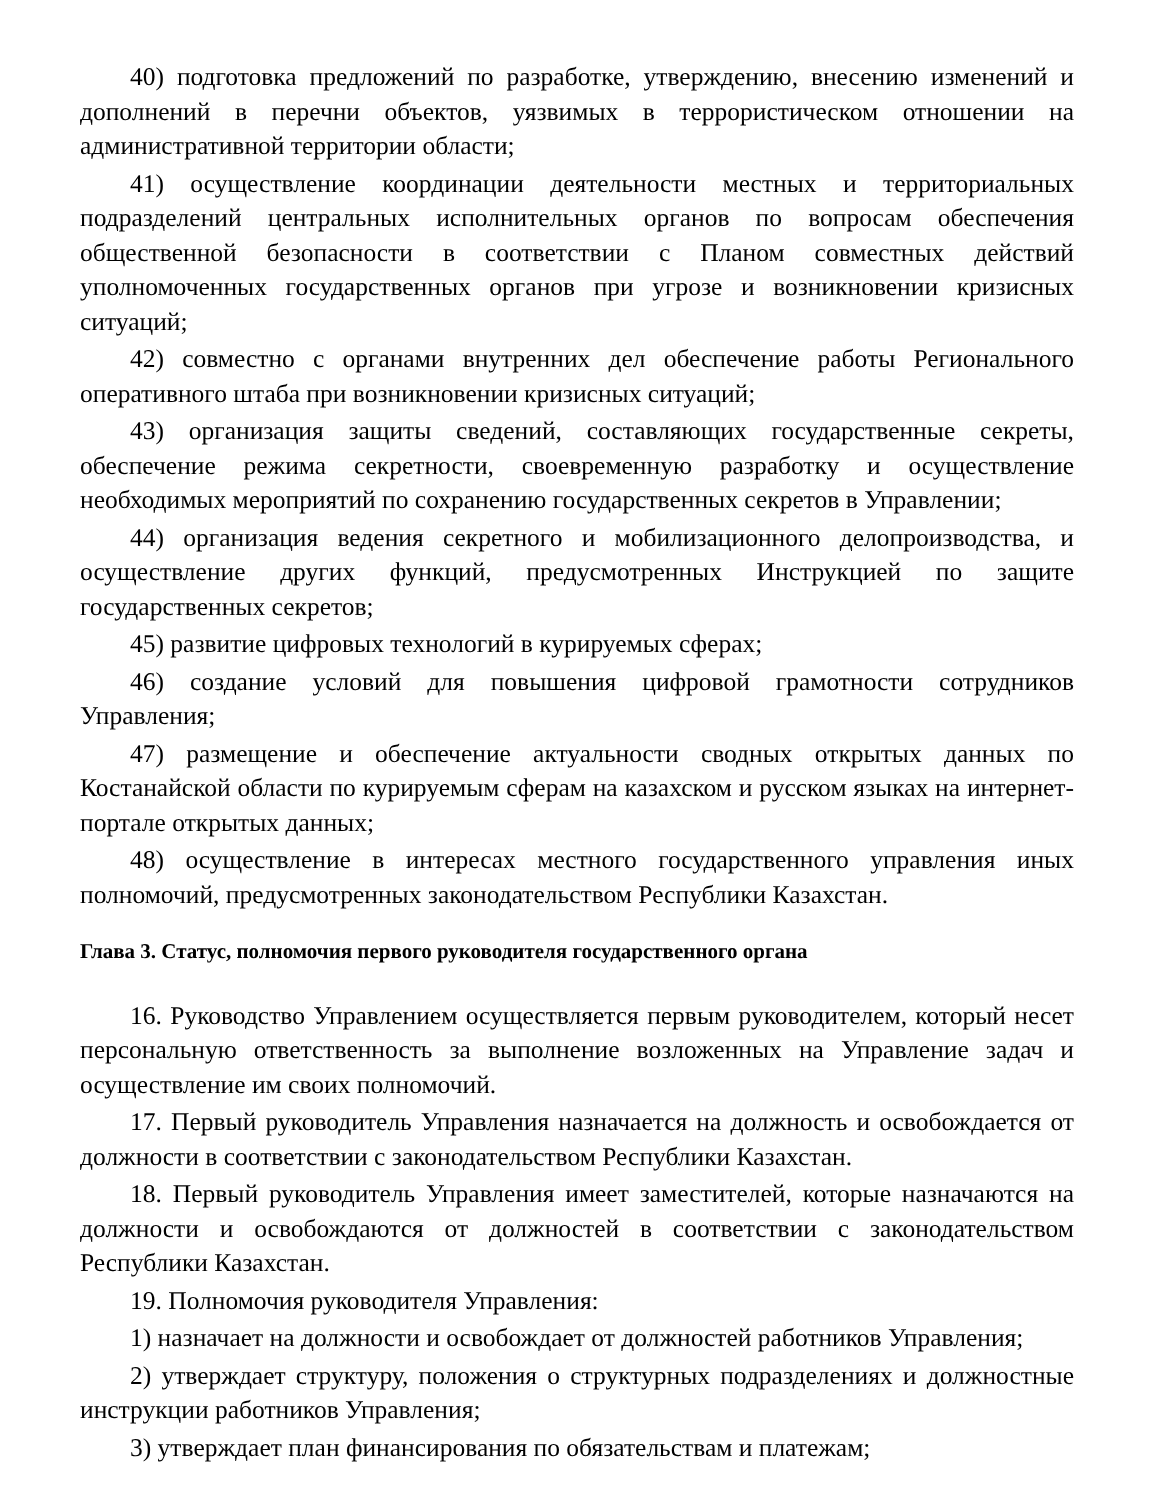40) подготовка предложений по разработке, утверждению, внесению изменений и дополнений в перечни объектов, уязвимых в террористическом отношении на административной территории области;
41) осуществление координации деятельности местных и территориальных подразделений центральных исполнительных органов по вопросам обеспечения общественной безопасности в соответствии с Планом совместных действий уполномоченных государственных органов при угрозе и возникновении кризисных ситуаций;
42) совместно с органами внутренних дел обеспечение работы Регионального оперативного штаба при возникновении кризисных ситуаций;
43) организация защиты сведений, составляющих государственные секреты, обеспечение режима секретности, своевременную разработку и осуществление необходимых мероприятий по сохранению государственных секретов в Управлении;
44) организация ведения секретного и мобилизационного делопроизводства, и осуществление других функций, предусмотренных Инструкцией по защите государственных секретов;
45) развитие цифровых технологий в курируемых сферах;
46) создание условий для повышения цифровой грамотности сотрудников Управления;
47) размещение и обеспечение актуальности сводных открытых данных по Костанайской области по курируемым сферам на казахском и русском языках на интернет-портале открытых данных;
48) осуществление в интересах местного государственного управления иных полномочий, предусмотренных законодательством Республики Казахстан.
Глава 3. Статус, полномочия первого руководителя государственного органа
16. Руководство Управлением осуществляется первым руководителем, который несет персональную ответственность за выполнение возложенных на Управление задач и осуществление им своих полномочий.
17. Первый руководитель Управления назначается на должность и освобождается от должности в соответствии с законодательством Республики Казахстан.
18. Первый руководитель Управления имеет заместителей, которые назначаются на должности и освобождаются от должностей в соответствии с законодательством Республики Казахстан.
19. Полномочия руководителя Управления:
1) назначает на должности и освобождает от должностей работников Управления;
2) утверждает структуру, положения о структурных подразделениях и должностные инструкции работников Управления;
3) утверждает план финансирования по обязательствам и платежам;